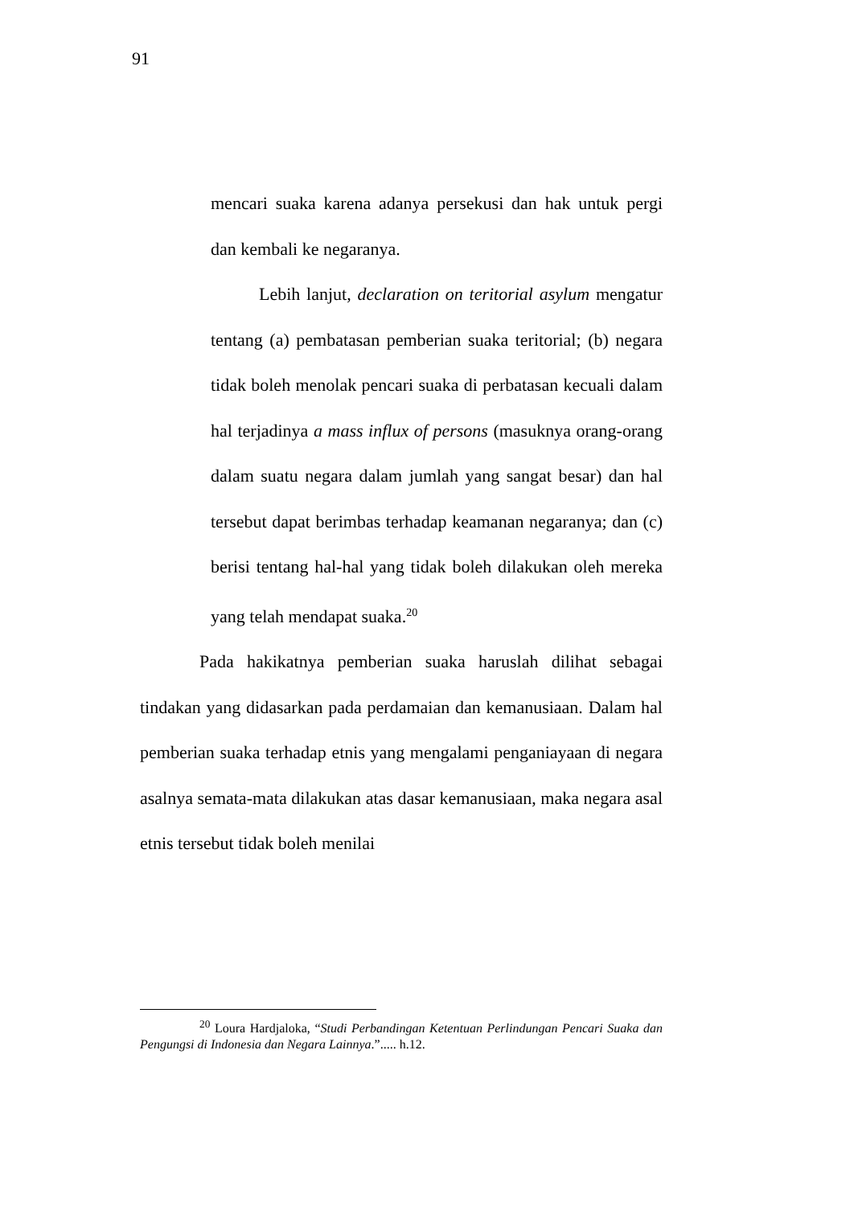91
mencari suaka karena adanya persekusi dan hak untuk pergi dan kembali ke negaranya.
Lebih lanjut, declaration on teritorial asylum mengatur tentang (a) pembatasan pemberian suaka teritorial; (b) negara tidak boleh menolak pencari suaka di perbatasan kecuali dalam hal terjadinya a mass influx of persons (masuknya orang-orang dalam suatu negara dalam jumlah yang sangat besar) dan hal tersebut dapat berimbas terhadap keamanan negaranya; dan (c) berisi tentang hal-hal yang tidak boleh dilakukan oleh mereka yang telah mendapat suaka.<sup>20</sup>
Pada hakikatnya pemberian suaka haruslah dilihat sebagai tindakan yang didasarkan pada perdamaian dan kemanusiaan. Dalam hal pemberian suaka terhadap etnis yang mengalami penganiayaan di negara asalnya semata-mata dilakukan atas dasar kemanusiaan, maka negara asal etnis tersebut tidak boleh menilai
<sup>20</sup> Loura Hardjaloka, “Studi Perbandingan Ketentuan Perlindungan Pencari Suaka dan Pengungsi di Indonesia dan Negara Lainnya.”..... h.12.